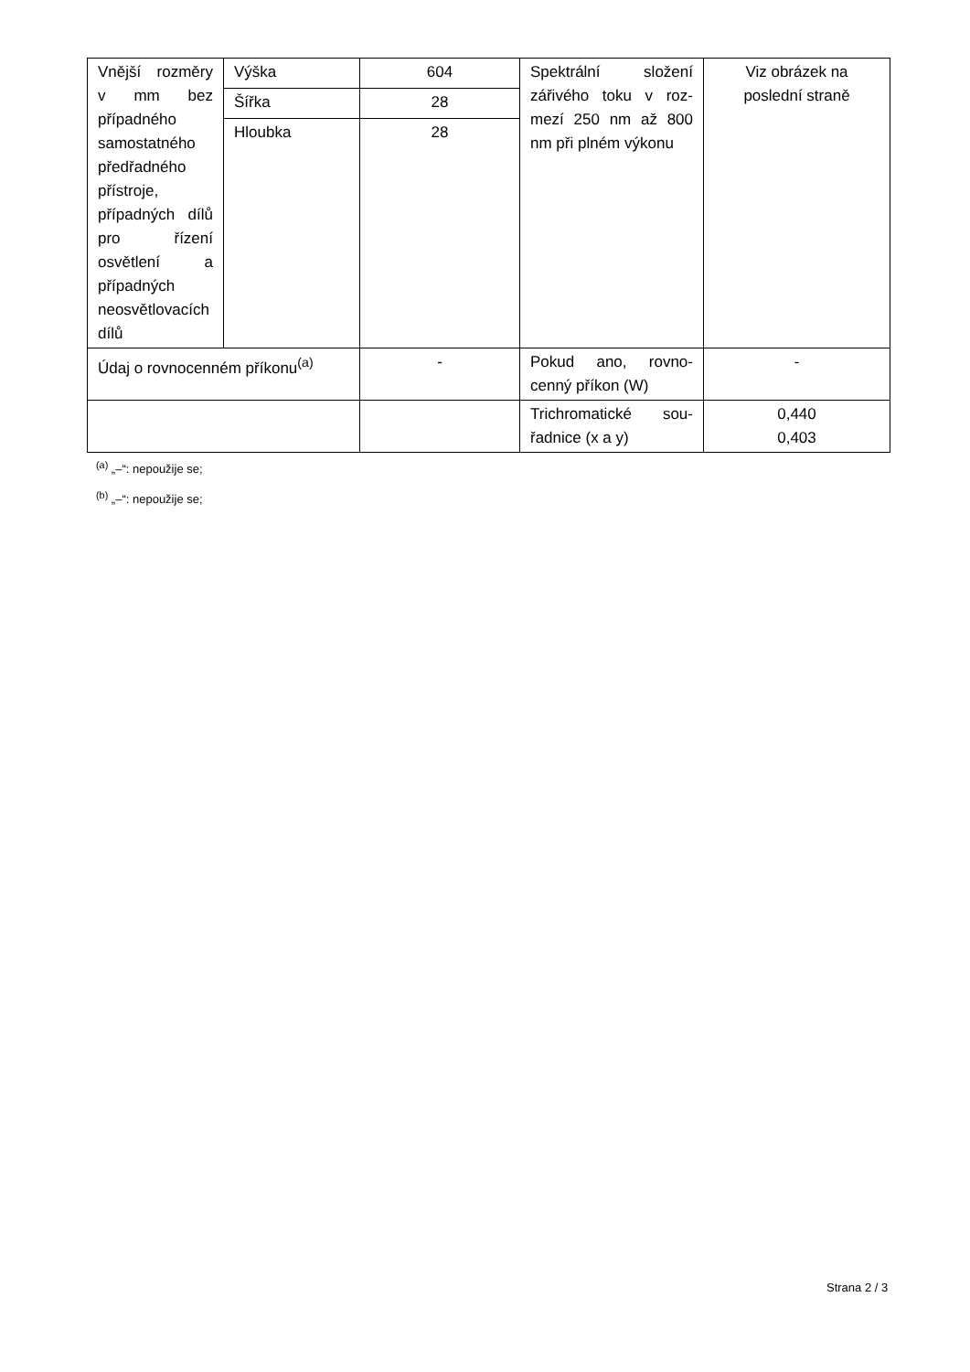| Vnější rozmě­ry v mm bez případné­ho samostat­ného předřad­ného přístro­je, případných dílů pro ří­zení osvětle­ní a případ­ných neosvět­lovacích dílů | Výška | 604 | Spektrální složení zářivého toku v roz­mezí 250 nm až 800 nm při plném výko­nu | Viz obrázek na poslední straně |
| | Šířka | 28 | | |
| | Hloubka | 28 | | |
| Údaj o rovnocenném příkonu<sup>(a)</sup> | | - | Pokud ano, rovno­cenný příkon (W) | - |
| | | | Trichromatické sou­řadnice (x a y) | 0,440 0,403 |
<sup>(a)</sup> „–“: nepoužije se;
<sup>(b)</sup> „–“: nepoužije se;
Strana 2 / 3